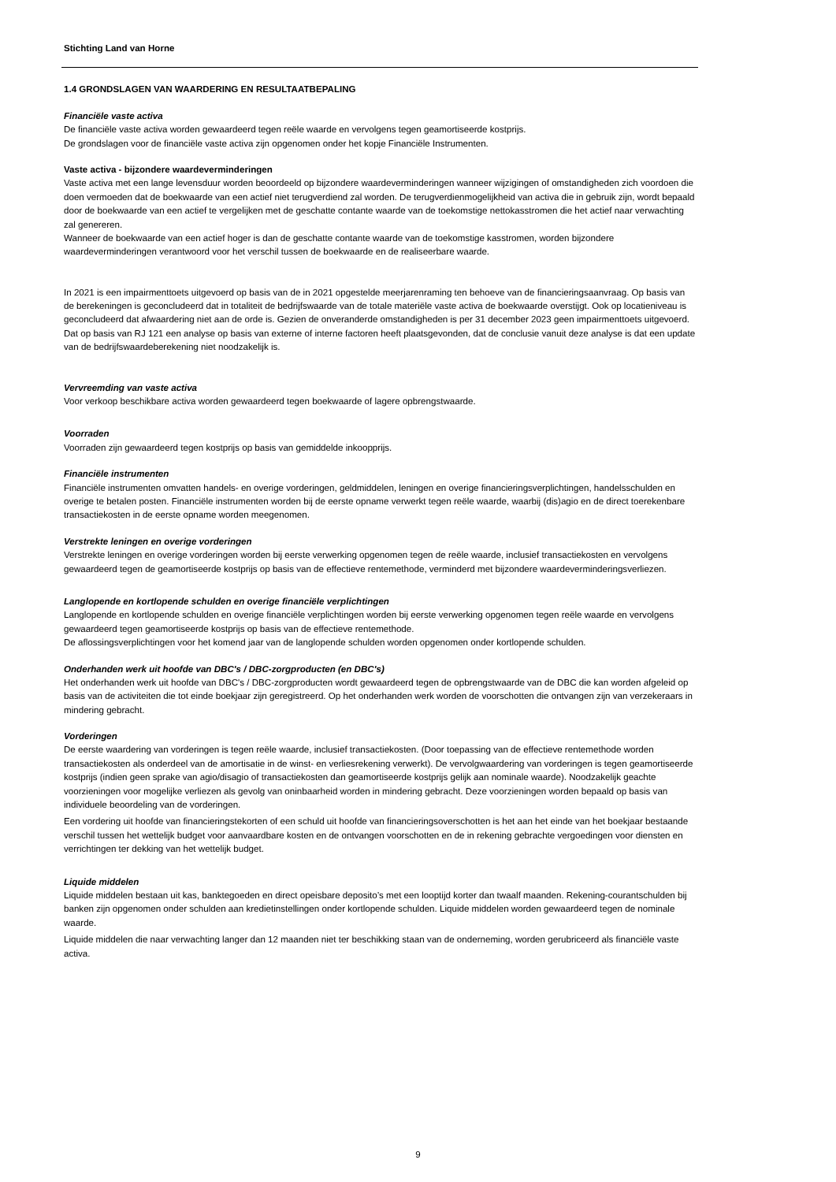Stichting Land van Horne
1.4 GRONDSLAGEN VAN WAARDERING EN RESULTAATBEPALING
Financiële vaste activa
De financiële vaste activa worden gewaardeerd tegen reële waarde en vervolgens tegen geamortiseerde kostprijs.
De grondslagen voor de financiële vaste activa zijn opgenomen onder het kopje Financiële Instrumenten.
Vaste activa - bijzondere waardeverminderingen
Vaste activa met een lange levensduur worden beoordeeld op bijzondere waardeverminderingen wanneer wijzigingen of omstandigheden zich voordoen die doen vermoeden dat de boekwaarde van een actief niet terugverdiend zal worden. De terugverdienmogelijkheid van activa die in gebruik zijn, wordt bepaald door de boekwaarde van een actief te vergelijken met de geschatte contante waarde van de toekomstige nettokasstromen die het actief naar verwachting zal genereren.
Wanneer de boekwaarde van een actief hoger is dan de geschatte contante waarde van de toekomstige kasstromen, worden bijzondere waardeverminderingen verantwoord voor het verschil tussen de boekwaarde en de realiseerbare waarde.
In 2021 is een impairmenttoets uitgevoerd op basis van de in 2021 opgestelde meerjarenraming ten behoeve van de financieringsaanvraag. Op basis van de berekeningen is geconcludeerd dat in totaliteit de bedrijfswaarde van de totale materiële vaste activa de boekwaarde overstijgt. Ook op locatieniveau is geconcludeerd dat afwaardering niet aan de orde is. Gezien de onveranderde omstandigheden is per 31 december 2023 geen impairmenttoets uitgevoerd. Dat op basis van RJ 121 een analyse op basis van externe of interne factoren heeft plaatsgevonden, dat de conclusie vanuit deze analyse is dat een update van de bedrijfswaardeberekening niet noodzakelijk is.
Vervreemding van vaste activa
Voor verkoop beschikbare activa worden gewaardeerd tegen boekwaarde of lagere opbrengstwaarde.
Voorraden
Voorraden zijn gewaardeerd tegen kostprijs op basis van gemiddelde inkoopprijs.
Financiële instrumenten
Financiële instrumenten omvatten handels- en overige vorderingen, geldmiddelen, leningen en overige financieringsverplichtingen, handelsschulden en overige te betalen posten. Financiële instrumenten worden bij de eerste opname verwerkt tegen reële waarde, waarbij (dis)agio en de direct toerekenbare transactiekosten in de eerste opname worden meegenomen.
Verstrekte leningen en overige vorderingen
Verstrekte leningen en overige vorderingen worden bij eerste verwerking opgenomen tegen de reële waarde, inclusief transactiekosten en vervolgens gewaardeerd tegen de geamortiseerde kostprijs op basis van de effectieve rentemethode, verminderd met bijzondere waardeverminderingsverliezen.
Langlopende en kortlopende schulden en overige financiële verplichtingen
Langlopende en kortlopende schulden en overige financiële verplichtingen worden bij eerste verwerking opgenomen tegen reële waarde en vervolgens gewaardeerd tegen geamortiseerde kostprijs op basis van de effectieve rentemethode.
De aflossingsverplichtingen voor het komend jaar van de langlopende schulden worden opgenomen onder kortlopende schulden.
Onderhanden werk uit hoofde van DBC's / DBC-zorgproducten (en DBC's)
Het onderhanden werk uit hoofde van DBC's / DBC-zorgproducten wordt gewaardeerd tegen de opbrengstwaarde van de DBC die kan worden afgeleid op basis van de activiteiten die tot einde boekjaar zijn geregistreerd. Op het onderhanden werk worden de voorschotten die ontvangen zijn van verzekeraars in mindering gebracht.
Vorderingen
De eerste waardering van vorderingen is tegen reële waarde, inclusief transactiekosten. (Door toepassing van de effectieve rentemethode worden transactiekosten als onderdeel van de amortisatie in de winst- en verliesrekening verwerkt). De vervolgwaardering van vorderingen is tegen geamortiseerde kostprijs (indien geen sprake van agio/disagio of transactiekosten dan geamortiseerde kostprijs gelijk aan nominale waarde). Noodzakelijk geachte voorzieningen voor mogelijke verliezen als gevolg van oninbaarheid worden in mindering gebracht. Deze voorzieningen worden bepaald op basis van individuele beoordeling van de vorderingen.
Een vordering uit hoofde van financieringstekorten of een schuld uit hoofde van financieringsoverschotten is het aan het einde van het boekjaar bestaande verschil tussen het wettelijk budget voor aanvaardbare kosten en de ontvangen voorschotten en de in rekening gebrachte vergoedingen voor diensten en verrichtingen ter dekking van het wettelijk budget.
Liquide middelen
Liquide middelen bestaan uit kas, banktegoeden en direct opeisbare deposito’s met een looptijd korter dan twaalf maanden. Rekening-courantschulden bij banken zijn opgenomen onder schulden aan kredietinstellingen onder kortlopende schulden. Liquide middelen worden gewaardeerd tegen de nominale waarde.
Liquide middelen die naar verwachting langer dan 12 maanden niet ter beschikking staan van de onderneming, worden gerubriceerd als financiële vaste activa.
9